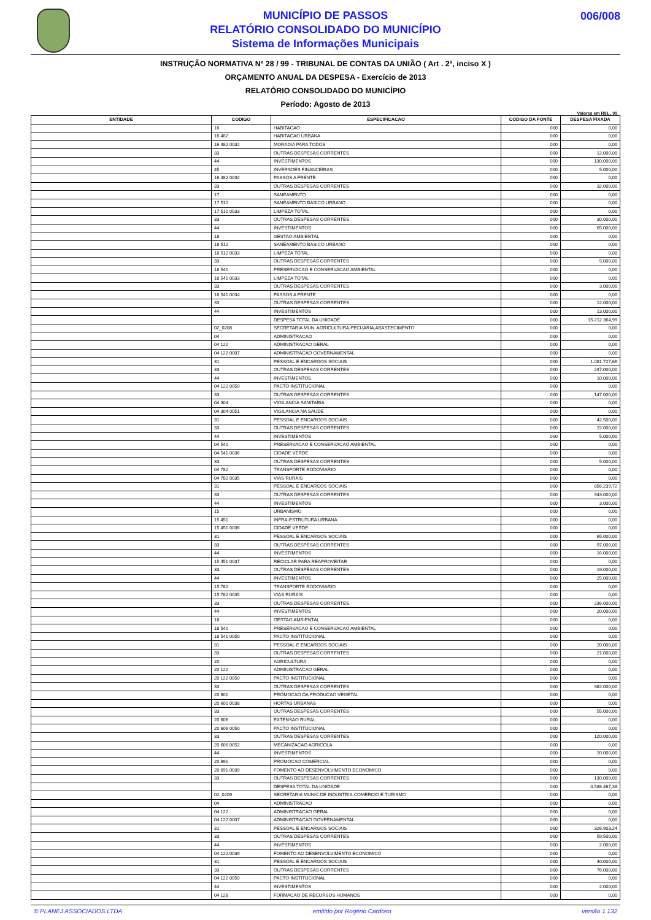MUNICÍPIO DE PASSOS
RELATÓRIO CONSOLIDADO DO MUNICÍPIO
Sistema de Informações Municipais
006/008
INSTRUÇÃO NORMATIVA Nº 28 / 99 - TRIBUNAL DE CONTAS DA UNIÃO ( Art . 2º, inciso X )
ORÇAMENTO ANUAL DA DESPESA - Exercício de 2013
RELATÓRIO CONSOLIDADO DO MUNICÍPIO
Período: Agosto de 2013
Valores em R$1 , 00
| ENTIDADE | CODIGO | ESPECIFICACAO | CODIGO DA FONTE | DESPESA FIXADA |
| --- | --- | --- | --- | --- |
| | 16 | HABITACAO | 000 | 0,00 |
| | 16 482 | HABITACAO URBANA | 000 | 0,00 |
| | 16 482 0032 | MORADIA PARA TODOS | 000 | 0,00 |
| | 33 | OUTRAS DESPESAS CORRENTES | 000 | 12.000,00 |
| | 44 | INVESTIMENTOS | 000 | 130.000,00 |
| | 45 | INVERSOES FINANCEIRAS | 000 | 5.000,00 |
| | 16 482 0034 | PASSOS A FRENTE | 000 | 0,00 |
| | 33 | OUTRAS DESPESAS CORRENTES | 000 | 32.000,00 |
| | 17 | SANEAMENTO | 000 | 0,00 |
| | 17 512 | SANEAMENTO BASICO URBANO | 000 | 0,00 |
| | 17 512 0033 | LIMPEZA TOTAL | 000 | 0,00 |
| | 33 | OUTRAS DESPESAS CORRENTES | 000 | 30.000,00 |
| | 44 | INVESTIMENTOS | 000 | 65.000,00 |
| | 18 | GESTAO AMBIENTAL | 000 | 0,00 |
| | 18 512 | SANEAMENTO BASICO URBANO | 000 | 0,00 |
| | 18 512 0033 | LIMPEZA TOTAL | 000 | 0,00 |
| | 33 | OUTRAS DESPESAS CORRENTES | 000 | 5.000,00 |
| | 18 541 | PRESERVACAO E CONSERVACAO AMBIENTAL | 000 | 0,00 |
| | 18 541 0033 | LIMPEZA TOTAL | 000 | 0,00 |
| | 33 | OUTRAS DESPESAS CORRENTES | 000 | 3.000,00 |
| | 18 541 0034 | PASSOS A FRENTE | 000 | 0,00 |
| | 33 | OUTRAS DESPESAS CORRENTES | 000 | 12.000,00 |
| | 44 | INVESTIMENTOS | 000 | 13.000,00 |
| | | DESPESA TOTAL DA UNIDADE | 000 | 15.212.364,99 |
| | 02_0208 | SECRETARIA MUN. AGRICULTURA,PECUARIA,ABASTECIMENTO | 000 | 0,00 |
| | 04 | ADMINISTRACAO | 000 | 0,00 |
| | 04 122 | ADMINISTRACAO GERAL | 000 | 0,00 |
| | 04 122 0007 | ADMINISTRACAO GOVERNAMENTAL | 000 | 0,00 |
| | 31 | PESSOAL E ENCARGOS SOCIAIS | 000 | 1.081.727,66 |
| | 33 | OUTRAS DESPESAS CORRENTES | 000 | 247.000,00 |
| | 44 | INVESTIMENTOS | 000 | 10.000,00 |
| | 04 122 0050 | PACTO INSTITUCIONAL | 000 | 0,00 |
| | 33 | OUTRAS DESPESAS CORRENTES | 000 | 147.000,00 |
| | 04 304 | VIGILANCIA SANITARIA | 000 | 0,00 |
| | 04 304 0051 | VIGILANCIA NA SAUDE | 000 | 0,00 |
| | 31 | PESSOAL E ENCARGOS SOCIAIS | 000 | 42.500,00 |
| | 33 | OUTRAS DESPESAS CORRENTES | 000 | 22.000,00 |
| | 44 | INVESTIMENTOS | 000 | 5.000,00 |
| | 04 541 | PRESERVACAO E CONSERVACAO AMBIENTAL | 000 | 0,00 |
| | 04 541 0036 | CIDADE VERDE | 000 | 0,00 |
| | 33 | OUTRAS DESPESAS CORRENTES | 000 | 5.000,00 |
| | 04 782 | TRANSPORTE RODOVIARIO | 000 | 0,00 |
| | 04 782 0035 | VIAS RURAIS | 000 | 0,00 |
| | 31 | PESSOAL E ENCARGOS SOCIAIS | 000 | 856.239,72 |
| | 33 | OUTRAS DESPESAS CORRENTES | 000 | 943.000,00 |
| | 44 | INVESTIMENTOS | 000 | 3.000,00 |
| | 15 | URBANISMO | 000 | 0,00 |
| | 15 451 | INFRA-ESTRUTURA URBANA | 000 | 0,00 |
| | 15 451 0036 | CIDADE VERDE | 000 | 0,00 |
| | 31 | PESSOAL E ENCARGOS SOCIAIS | 000 | 65.000,00 |
| | 33 | OUTRAS DESPESAS CORRENTES | 000 | 97.000,00 |
| | 44 | INVESTIMENTOS | 000 | 16.000,00 |
| | 15 451 0037 | RECICLAR PARA REAPROVEITAR | 000 | 0,00 |
| | 33 | OUTRAS DESPESAS CORRENTES | 000 | 19.000,00 |
| | 44 | INVESTIMENTOS | 000 | 25.000,00 |
| | 15 782 | TRANSPORTE RODOVIARIO | 000 | 0,00 |
| | 15 782 0035 | VIAS RURAIS | 000 | 0,00 |
| | 33 | OUTRAS DESPESAS CORRENTES | 000 | 236.000,00 |
| | 44 | INVESTIMENTOS | 000 | 20.000,00 |
| | 18 | GESTAO AMBIENTAL | 000 | 0,00 |
| | 18 541 | PRESERVACAO E CONSERVACAO AMBIENTAL | 000 | 0,00 |
| | 18 541 0050 | PACTO INSTITUCIONAL | 000 | 0,00 |
| | 31 | PESSOAL E ENCARGOS SOCIAIS | 000 | 20.000,00 |
| | 33 | OUTRAS DESPESAS CORRENTES | 000 | 21.000,00 |
| | 20 | AGRICULTURA | 000 | 0,00 |
| | 20 122 | ADMINISTRACAO GERAL | 000 | 0,00 |
| | 20 122 0050 | PACTO INSTITUCIONAL | 000 | 0,00 |
| | 33 | OUTRAS DESPESAS CORRENTES | 000 | 382.000,00 |
| | 20 601 | PROMOCAO DA PRODUCAO VEGETAL | 000 | 0,00 |
| | 20 601 0038 | HORTAS URBANAS | 000 | 0,00 |
| | 33 | OUTRAS DESPESAS CORRENTES | 000 | 55.000,00 |
| | 20 606 | EXTENSAO RURAL | 000 | 0,00 |
| | 20 606 0050 | PACTO INSTITUCIONAL | 000 | 0,00 |
| | 33 | OUTRAS DESPESAS CORRENTES | 000 | 120.000,00 |
| | 20 606 0052 | MECANIZACAO AGRICOLA | 000 | 0,00 |
| | 44 | INVESTIMENTOS | 000 | 20.000,00 |
| | 20 691 | PROMOCAO COMERCIAL | 000 | 0,00 |
| | 20 691 0039 | FOMENTO AO DESENVOLVIMENTO ECONOMICO | 000 | 0,00 |
| | 33 | OUTRAS DESPESAS CORRENTES | 000 | 130.000,00 |
| | | DESPESA TOTAL DA UNIDADE | 000 | 4.588.467,38 |
| | 02_0209 | SECRETARIA MUNIC.DE INDUSTRIA,COMERCIO E TURISMO | 000 | 0,00 |
| | 04 | ADMINISTRACAO | 000 | 0,00 |
| | 04 122 | ADMINISTRACAO GERAL | 000 | 0,00 |
| | 04 122 0007 | ADMINISTRACAO GOVERNAMENTAL | 000 | 0,00 |
| | 31 | PESSOAL E ENCARGOS SOCIAIS | 000 | 326.903,24 |
| | 33 | OUTRAS DESPESAS CORRENTES | 000 | 59.500,00 |
| | 44 | INVESTIMENTOS | 000 | 2.000,00 |
| | 04 122 0039 | FOMENTO AO DESENVOLVIMENTO ECONOMICO | 000 | 0,00 |
| | 31 | PESSOAL E ENCARGOS SOCIAIS | 000 | 40.000,00 |
| | 33 | OUTRAS DESPESAS CORRENTES | 000 | 76.000,00 |
| | 04 122 0050 | PACTO INSTITUCIONAL | 000 | 0,00 |
| | 44 | INVESTIMENTOS | 000 | 2.000,00 |
| | 04 128 | FORMACAO DE RECURSOS HUMANOS | 000 | 0,00 |
© PLANEJ ASSOCIADOS LTDA emitido por Rogério Cardoso versão 1.132